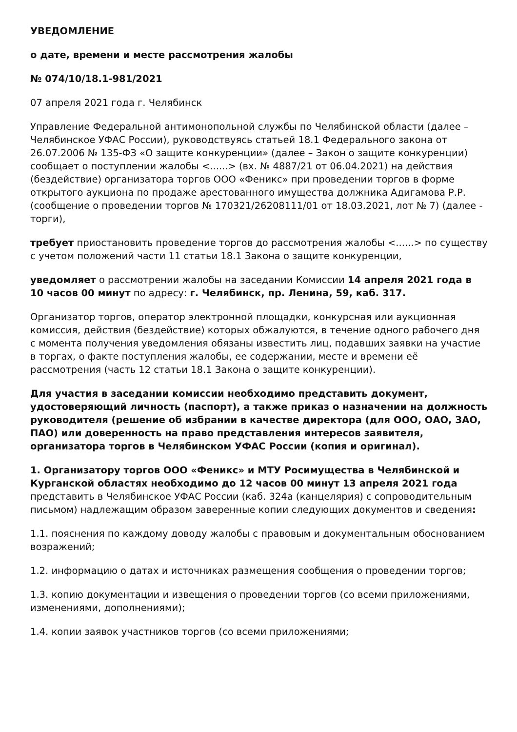УВЕДОМЛЕНИЕ
о дате, времени и месте рассмотрения жалобы
№ 074/10/18.1-981/2021
07 апреля 2021 года г. Челябинск
Управление Федеральной антимонопольной службы по Челябинской области (далее – Челябинское УФАС России), руководствуясь статьей 18.1 Федерального закона от 26.07.2006 № 135-ФЗ «О защите конкуренции» (далее – Закон о защите конкуренции) сообщает о поступлении жалобы <......> (вх. № 4887/21 от 06.04.2021) на действия (бездействие) организатора торгов ООО «Феникс» при проведении торгов в форме открытого аукциона по продаже арестованного имущества должника Адигамова Р.Р. (сообщение о проведении торгов № 170321/26208111/01 от 18.03.2021, лот № 7) (далее - торги),
требует приостановить проведение торгов до рассмотрения жалобы <......> по существу с учетом положений части 11 статьи 18.1 Закона о защите конкуренции,
уведомляет о рассмотрении жалобы на заседании Комиссии 14 апреля 2021 года в 10 часов 00 минут по адресу: г. Челябинск, пр. Ленина, 59, каб. 317.
Организатор торгов, оператор электронной площадки, конкурсная или аукционная комиссия, действия (бездействие) которых обжалуются, в течение одного рабочего дня с момента получения уведомления обязаны известить лиц, подавших заявки на участие в торгах, о факте поступления жалобы, ее содержании, месте и времени её рассмотрения (часть 12 статьи 18.1 Закона о защите конкуренции).
Для участия в заседании комиссии необходимо представить документ, удостоверяющий личность (паспорт), а также приказ о назначении на должность руководителя (решение об избрании в качестве директора (для ООО, ОАО, ЗАО, ПАО) или доверенность на право представления интересов заявителя, организатора торгов в Челябинском УФАС России (копия и оригинал).
1. Организатору торгов ООО «Феникс» и МТУ Росимущества в Челябинской и Курганской областях необходимо до 12 часов 00 минут 13 апреля 2021 года представить в Челябинское УФАС России (каб. 324а (канцелярия) с сопроводительным письмом) надлежащим образом заверенные копии следующих документов и сведения:
1.1. пояснения по каждому доводу жалобы с правовым и документальным обоснованием возражений;
1.2. информацию о датах и источниках размещения сообщения о проведении торгов;
1.3. копию документации и извещения о проведении торгов (со всеми приложениями, изменениями, дополнениями);
1.4. копии заявок участников торгов (со всеми приложениями;